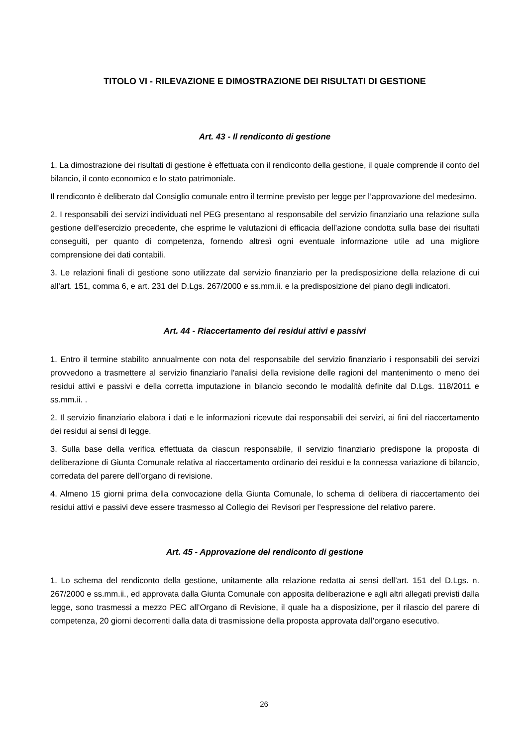TITOLO VI - RILEVAZIONE E DIMOSTRAZIONE DEI RISULTATI DI GESTIONE
Art. 43 - Il rendiconto di gestione
1. La dimostrazione dei risultati di gestione è effettuata con il rendiconto della gestione, il quale comprende il conto del bilancio, il conto economico e lo stato patrimoniale.
Il rendiconto è deliberato dal Consiglio comunale entro il termine previsto per legge per l’approvazione del medesimo.
2. I responsabili dei servizi individuati nel PEG presentano al responsabile del servizio finanziario una relazione sulla gestione dell’esercizio precedente, che esprime le valutazioni di efficacia dell’azione condotta sulla base dei risultati conseguiti, per quanto di competenza, fornendo altresì ogni eventuale informazione utile ad una migliore comprensione dei dati contabili.
3. Le relazioni finali di gestione sono utilizzate dal servizio finanziario per la predisposizione della relazione di cui all'art. 151, comma 6, e art. 231 del D.Lgs. 267/2000 e ss.mm.ii. e la predisposizione del piano degli indicatori.
Art. 44 - Riaccertamento dei residui attivi e passivi
1. Entro il termine stabilito annualmente con nota del responsabile del servizio finanziario i responsabili dei servizi provvedono a trasmettere al servizio finanziario l'analisi della revisione delle ragioni del mantenimento o meno dei residui attivi e passivi e della corretta imputazione in bilancio secondo le modalità definite dal D.Lgs. 118/2011 e ss.mm.ii. .
2. Il servizio finanziario elabora i dati e le informazioni ricevute dai responsabili dei servizi, ai fini del riaccertamento dei residui ai sensi di legge.
3. Sulla base della verifica effettuata da ciascun responsabile, il servizio finanziario predispone la proposta di deliberazione di Giunta Comunale relativa al riaccertamento ordinario dei residui e la connessa variazione di bilancio, corredata del parere dell’organo di revisione.
4. Almeno 15 giorni prima della convocazione della Giunta Comunale, lo schema di delibera di riaccertamento dei residui attivi e passivi deve essere trasmesso al Collegio dei Revisori per l’espressione del relativo parere.
Art. 45 - Approvazione del rendiconto di gestione
1. Lo schema del rendiconto della gestione, unitamente alla relazione redatta ai sensi dell’art. 151 del D.Lgs. n. 267/2000 e ss.mm.ii., ed approvata dalla Giunta Comunale con apposita deliberazione e agli altri allegati previsti dalla legge, sono trasmessi a mezzo PEC all’Organo di Revisione, il quale ha a disposizione, per il rilascio del parere di competenza, 20 giorni decorrenti dalla data di trasmissione della proposta approvata dall’organo esecutivo.
26